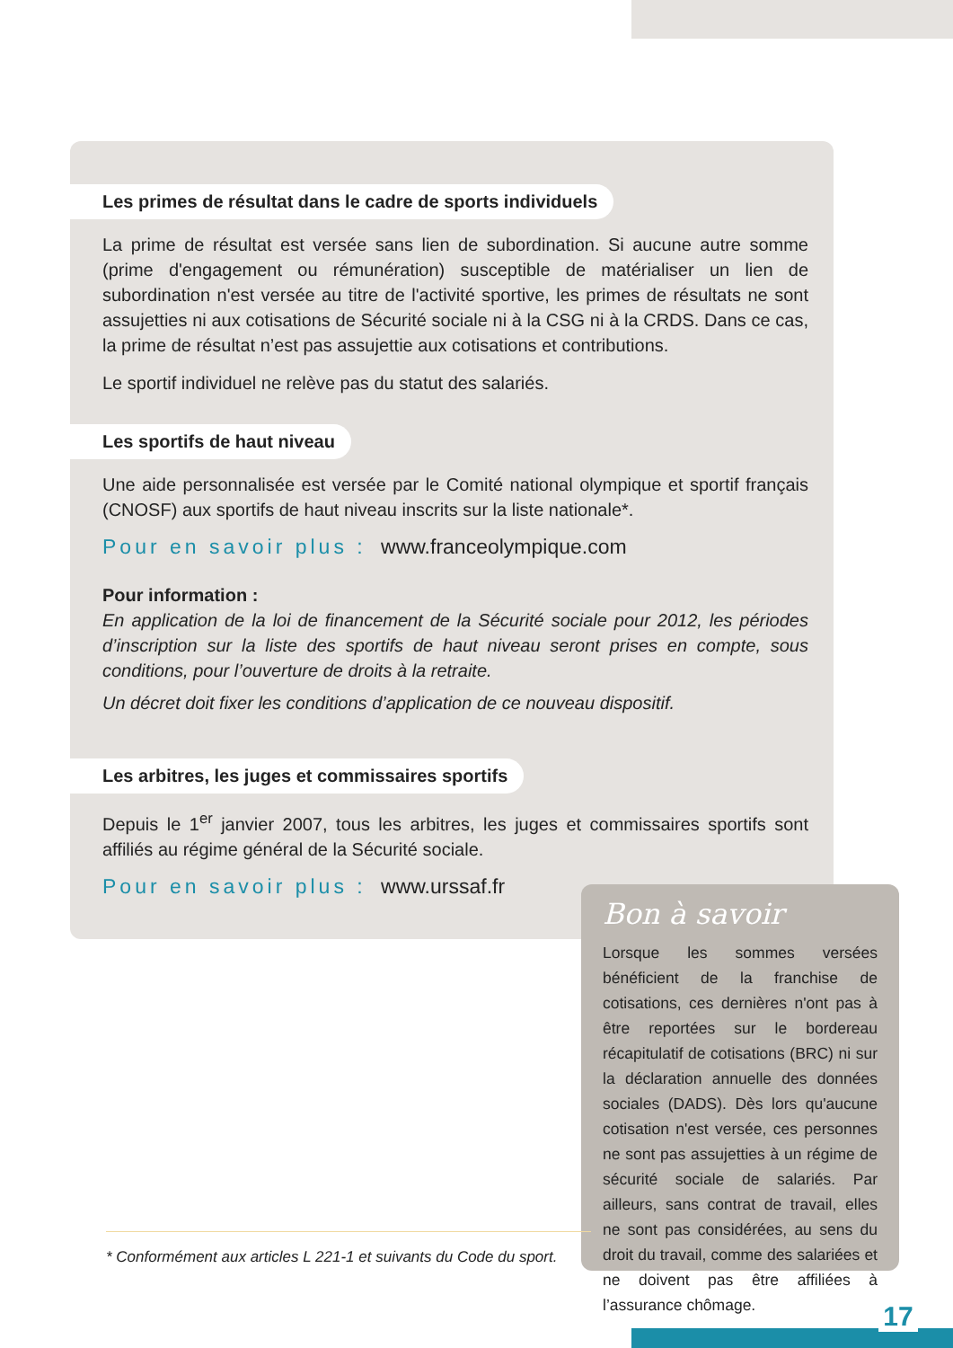Les primes de résultat dans le cadre de sports individuels
La prime de résultat est versée sans lien de subordination. Si aucune autre somme (prime d'engagement ou rémunération) susceptible de matérialiser un lien de subordination n'est versée au titre de l'activité sportive, les primes de résultats ne sont assujetties ni aux cotisations de Sécurité sociale ni à la CSG ni à la CRDS. Dans ce cas, la prime de résultat n’est pas assujettie aux cotisations et contributions.
Le sportif individuel ne relève pas du statut des salariés.
Les sportifs de haut niveau
Une aide personnalisée est versée par le Comité national olympique et sportif français (CNOSF) aux sportifs de haut niveau inscrits sur la liste nationale*.
Pour en savoir plus : www.franceolympique.com
Pour information :
En application de la loi de financement de la Sécurité sociale pour 2012, les périodes d’inscription sur la liste des sportifs de haut niveau seront prises en compte, sous conditions, pour l’ouverture de droits à la retraite.
Un décret doit fixer les conditions d’application de ce nouveau dispositif.
Les arbitres, les juges et commissaires sportifs
Depuis le 1<sup>er</sup> janvier 2007, tous les arbitres, les juges et commissaires sportifs sont affiliés au régime général de la Sécurité sociale.
Pour en savoir plus : www.urssaf.fr
Bon à savoir
Lorsque les sommes versées bénéficient de la franchise de cotisations, ces dernières n'ont pas à être reportées sur le bordereau récapitulatif de cotisations (BRC) ni sur la déclaration annuelle des données sociales (DADS). Dès lors qu'aucune cotisation n'est versée, ces personnes ne sont pas assujetties à un régime de sécurité sociale de salariés. Par ailleurs, sans contrat de travail, elles ne sont pas considérées, au sens du droit du travail, comme des salariées et ne doivent pas être affiliées à l’assurance chômage.
* Conformément aux articles L 221-1 et suivants du Code du sport.
17